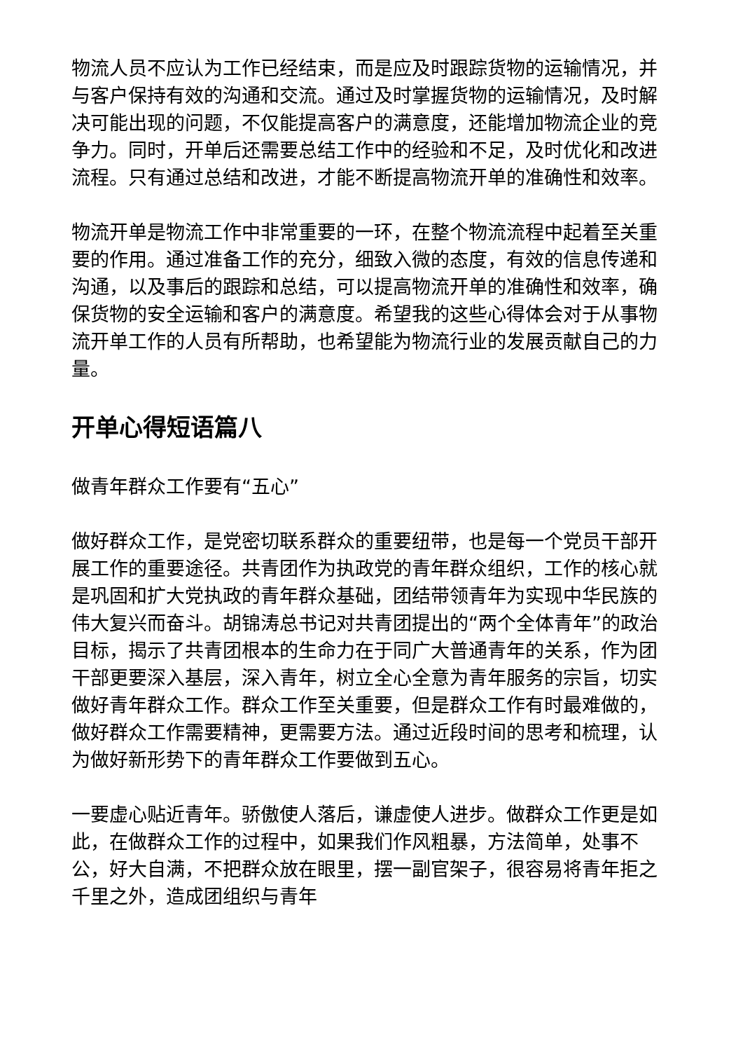物流人员不应认为工作已经结束，而是应及时跟踪货物的运输情况，并与客户保持有效的沟通和交流。通过及时掌握货物的运输情况，及时解决可能出现的问题，不仅能提高客户的满意度，还能增加物流企业的竞争力。同时，开单后还需要总结工作中的经验和不足，及时优化和改进流程。只有通过总结和改进，才能不断提高物流开单的准确性和效率。
物流开单是物流工作中非常重要的一环，在整个物流流程中起着至关重要的作用。通过准备工作的充分，细致入微的态度，有效的信息传递和沟通，以及事后的跟踪和总结，可以提高物流开单的准确性和效率，确保货物的安全运输和客户的满意度。希望我的这些心得体会对于从事物流开单工作的人员有所帮助，也希望能为物流行业的发展贡献自己的力量。
开单心得短语篇八
做青年群众工作要有“五心”
做好群众工作，是党密切联系群众的重要纽带，也是每一个党员干部开展工作的重要途径。共青团作为执政党的青年群众组织，工作的核心就是巩固和扩大党执政的青年群众基础，团结带领青年为实现中华民族的伟大复兴而奋斗。胡锦涛总书记对共青团提出的“两个全体青年”的政治目标，揭示了共青团根本的生命力在于同广大普通青年的关系，作为团干部更要深入基层，深入青年，树立全心全意为青年服务的宗旨，切实做好青年群众工作。群众工作至关重要，但是群众工作有时最难做的，做好群众工作需要精神，更需要方法。通过近段时间的思考和梳理，认为做好新形势下的青年群众工作要做到五心。
一要虚心贴近青年。骄傲使人落后，谦虚使人进步。做群众工作更是如此，在做群众工作的过程中，如果我们作风粗暴，方法简单，处事不公，好大自满，不把群众放在眼里，摆一副官架子，很容易将青年拒之千里之外，造成团组织与青年